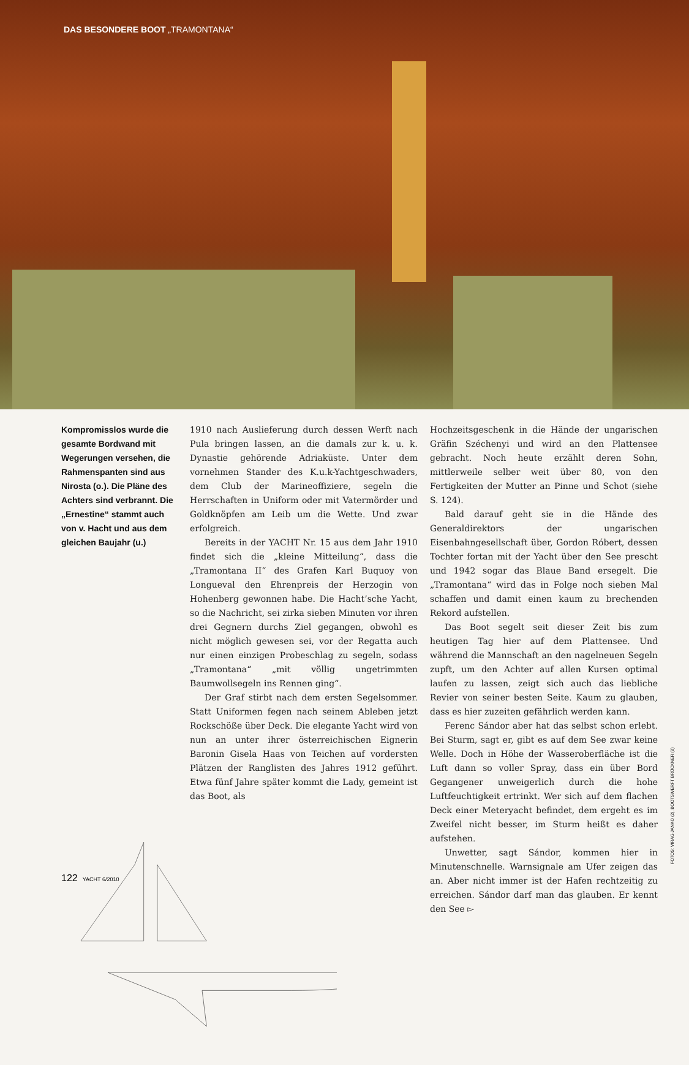DAS BESONDERE BOOT „TRAMONTANA“
Kompromisslos wurde die gesamte Bordwand mit Wegerungen versehen, die Rahmenspanten sind aus Nirosta (o.). Die Pläne des Achters sind verbrannt. Die „Ernestine“ stammt auch von v. Hacht und aus dem gleichen Baujahr (u.)
1910 nach Auslieferung durch dessen Werft nach Pula bringen lassen, an die damals zur k. u. k. Dynastie gehörende Adriaküste. Unter dem vornehmen Stander des K.u.k-Yachtgeschwaders, dem Club der Marineoffiziere, segeln die Herrschaften in Uniform oder mit Vatermörder und Goldknöpfen am Leib um die Wette. Und zwar erfolgreich.
Bereits in der YACHT Nr. 15 aus dem Jahr 1910 findet sich die „kleine Mitteilung“, dass die „Tramontana II“ des Grafen Karl Buquoy von Longueval den Ehrenpreis der Herzogin von Hohenberg gewonnen habe. Die Hacht’sche Yacht, so die Nachricht, sei zirka sieben Minuten vor ihren drei Gegnern durchs Ziel gegangen, obwohl es nicht möglich gewesen sei, vor der Regatta auch nur einen einzigen Probeschlag zu segeln, sodass „Tramontana“ „mit völlig ungetrimmten Baumwollsegeln ins Rennen ging“.
Der Graf stirbt nach dem ersten Segelsommer. Statt Uniformen fegen nach seinem Ableben jetzt Rockschöße über Deck. Die elegante Yacht wird von nun an unter ihrer österreichischen Eignerin Baronin Gisela Haas von Teichen auf vordersten Plätzen der Ranglisten des Jahres 1912 geführt. Etwa fünf Jahre später kommt die Lady, gemeint ist das Boot, als
Hochzeitsgeschenk in die Hände der ungarischen Gräfin Széchenyi und wird an den Plattensee gebracht. Noch heute erzählt deren Sohn, mittlerweile selber weit über 80, von den Fertigkeiten der Mutter an Pinne und Schot (siehe S. 124).
Bald darauf geht sie in die Hände des Generaldirektors der ungarischen Eisenbahngesellschaft über, Gordon Róbert, dessen Tochter fortan mit der Yacht über den See prescht und 1942 sogar das Blaue Band ersegelt. Die „Tramontana“ wird das in Folge noch sieben Mal schaffen und damit einen kaum zu brechenden Rekord aufstellen.
Das Boot segelt seit dieser Zeit bis zum heutigen Tag hier auf dem Plattensee. Und während die Mannschaft an den nagelneuen Segeln zupft, um den Achter auf allen Kursen optimal laufen zu lassen, zeigt sich auch das liebliche Revier von seiner besten Seite. Kaum zu glauben, dass es hier zuzeiten gefährlich werden kann.
Ferenc Sándor aber hat das selbst schon erlebt. Bei Sturm, sagt er, gibt es auf dem See zwar keine Welle. Doch in Höhe der Wasseroberfläche ist die Luft dann so voller Spray, dass ein über Bord Gegangener unweigerlich durch die hohe Luftfeuchtigkeit ertrinkt. Wer sich auf dem flachen Deck einer Meteryacht befindet, dem ergeht es im Zweifel nicht besser, im Sturm heißt es daher aufstehen.
Unwetter, sagt Sándor, kommen hier in Minutenschnelle. Warnsignale am Ufer zeigen das an. Aber nicht immer ist der Hafen rechtzeitig zu erreichen. Sándor darf man das glauben. Er kennt den See ▻
FOTOS: VIRAG JANKO (2), BOOTSWERFT BRÜCKNER (8)
122 YACHT 6/2010